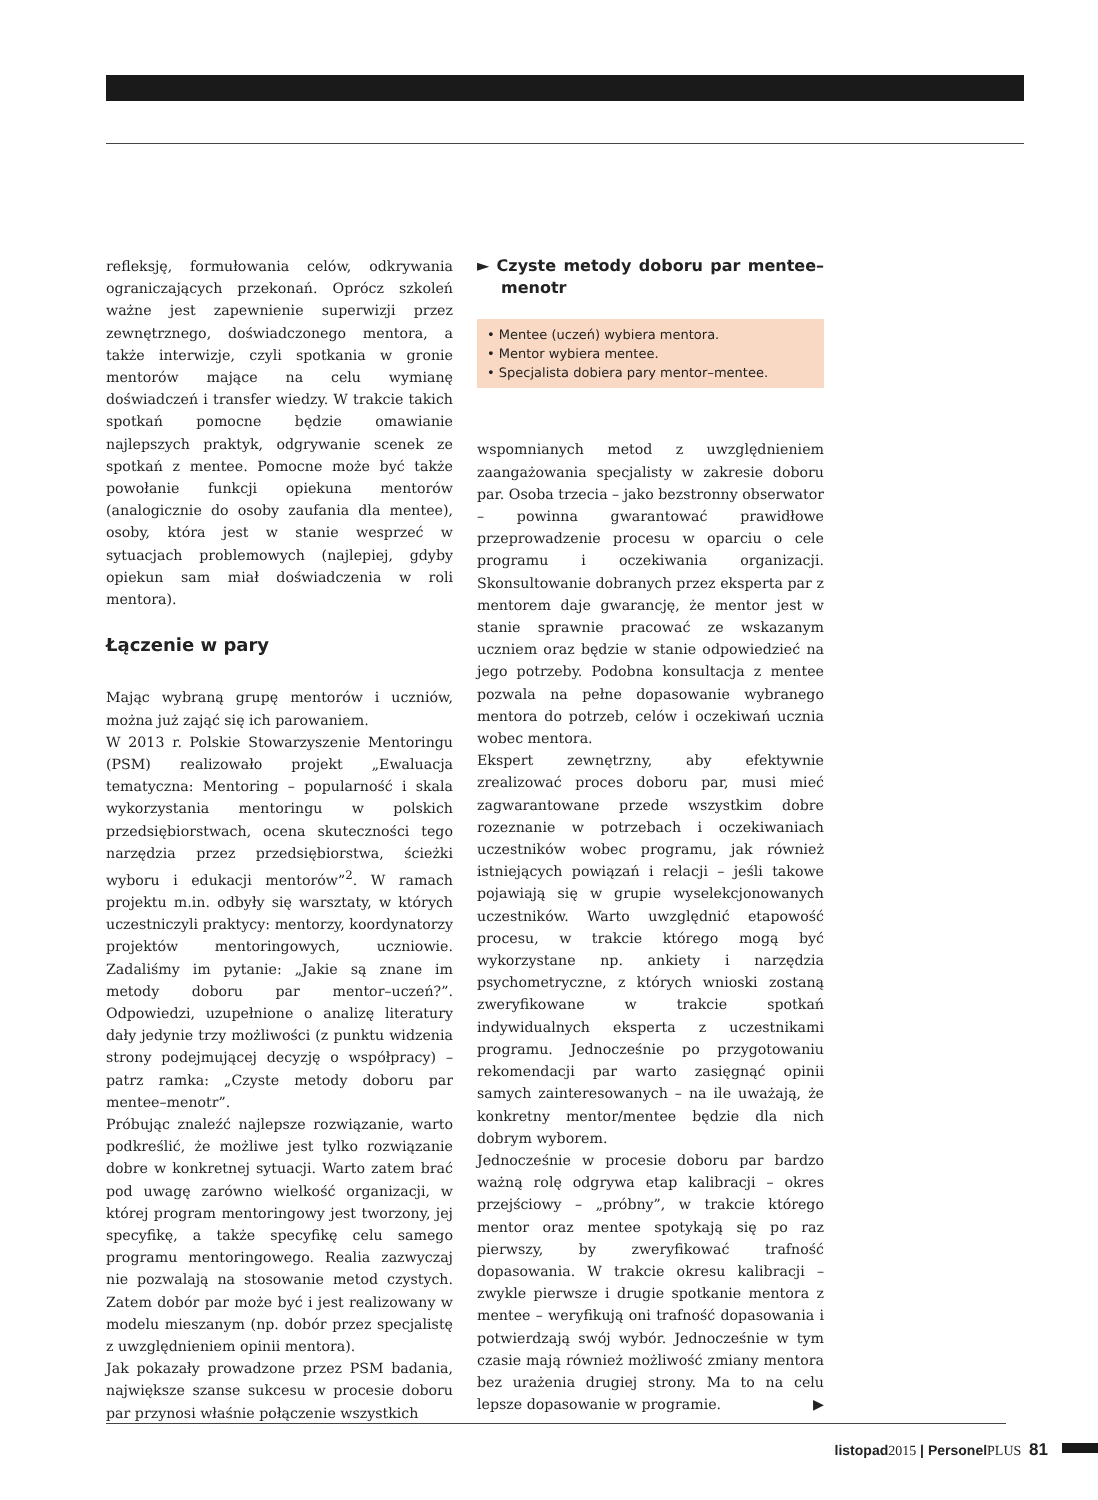refleksję, formułowania celów, odkrywania ograniczających przekonań. Oprócz szkoleń ważne jest zapewnienie superwizji przez zewnętrznego, doświadczonego mentora, a także interwizje, czyli spotkania w gronie mentorów mające na celu wymianę doświadczeń i transfer wiedzy. W trakcie takich spotkań pomocne będzie omawianie najlepszych praktyk, odgrywanie scenek ze spotkań z mentee. Pomocne może być także powołanie funkcji opiekuna mentorów (analogicznie do osoby zaufania dla mentee), osoby, która jest w stanie wesprzeć w sytuacjach problemowych (najlepiej, gdyby opiekun sam miał doświadczenia w roli mentora).
Łączenie w pary
Mając wybraną grupę mentorów i uczniów, można już zająć się ich parowaniem.
W 2013 r. Polskie Stowarzyszenie Mentoringu (PSM) realizowało projekt „Ewaluacja tematyczna: Mentoring – popularność i skala wykorzystania mentoringu w polskich przedsiębiorstwach, ocena skuteczności tego narzędzia przez przedsiębiorstwa, ścieżki wyboru i edukacji mentorów”<sup>2</sup>. W ramach projektu m.in. odbyły się warsztaty, w których uczestniczyli praktycy: mentorzy, koordynatorzy projektów mentoringowych, uczniowie. Zadaliśmy im pytanie: „Jakie są znane im metody doboru par mentor–uczeń?”. Odpowiedzi, uzupełnione o analizę literatury dały jedynie trzy możliwości (z punktu widzenia strony podejmującej decyzję o współpracy) – patrz ramka: „Czyste metody doboru par mentee–menotr”.
Próbując znaleźć najlepsze rozwiązanie, warto podkreślić, że możliwe jest tylko rozwiązanie dobre w konkretnej sytuacji. Warto zatem brać pod uwagę zarówno wielkość organizacji, w której program mentoringowy jest tworzony, jej specyfikę, a także specyfikę celu samego programu mentoringowego. Realia zazwyczaj nie pozwalają na stosowanie metod czystych. Zatem dobór par może być i jest realizowany w modelu mieszanym (np. dobór przez specjalistę z uwzględnieniem opinii mentora).
Jak pokazały prowadzone przez PSM badania, największe szanse sukcesu w procesie doboru par przynosi właśnie połączenie wszystkich
► Czyste metody doboru par mentee–menotr
• Mentee (uczeń) wybiera mentora.
• Mentor wybiera mentee.
• Specjalista dobiera pary mentor–mentee.
wspomnianych metod z uwzględnieniem zaangażowania specjalisty w zakresie doboru par. Osoba trzecia – jako bezstronny obserwator – powinna gwarantować prawidłowe przeprowadzenie procesu w oparciu o cele programu i oczekiwania organizacji. Skonsultowanie dobranych przez eksperta par z mentorem daje gwarancję, że mentor jest w stanie sprawnie pracować ze wskazanym uczniem oraz będzie w stanie odpowiedzieć na jego potrzeby. Podobna konsultacja z mentee pozwala na pełne dopasowanie wybranego mentora do potrzeb, celów i oczekiwań ucznia wobec mentora.
Ekspert zewnętrzny, aby efektywnie zrealizować proces doboru par, musi mieć zagwarantowane przede wszystkim dobre rozeznanie w potrzebach i oczekiwaniach uczestników wobec programu, jak również istniejących powiązań i relacji – jeśli takowe pojawiają się w grupie wyselekcjonowanych uczestników. Warto uwzględnić etapowość procesu, w trakcie którego mogą być wykorzystane np. ankiety i narzędzia psychometryczne, z których wnioski zostaną zweryfikowane w trakcie spotkań indywidualnych eksperta z uczestnikami programu. Jednocześnie po przygotowaniu rekomendacji par warto zasięgnąć opinii samych zainteresowanych – na ile uważają, że konkretny mentor/mentee będzie dla nich dobrym wyborem.
Jednocześnie w procesie doboru par bardzo ważną rolę odgrywa etap kalibracji – okres przejściowy – „próbny”, w trakcie którego mentor oraz mentee spotykają się po raz pierwszy, by zweryfikować trafność dopasowania. W trakcie okresu kalibracji – zwykle pierwsze i drugie spotkanie mentora z mentee – weryfikują oni trafność dopasowania i potwierdzają swój wybór. Jednocześnie w tym czasie mają również możliwość zmiany mentora bez urażenia drugiej strony. Ma to na celu lepsze dopasowanie w programie. ▶
listopad2015 | PersonelPLUS 81